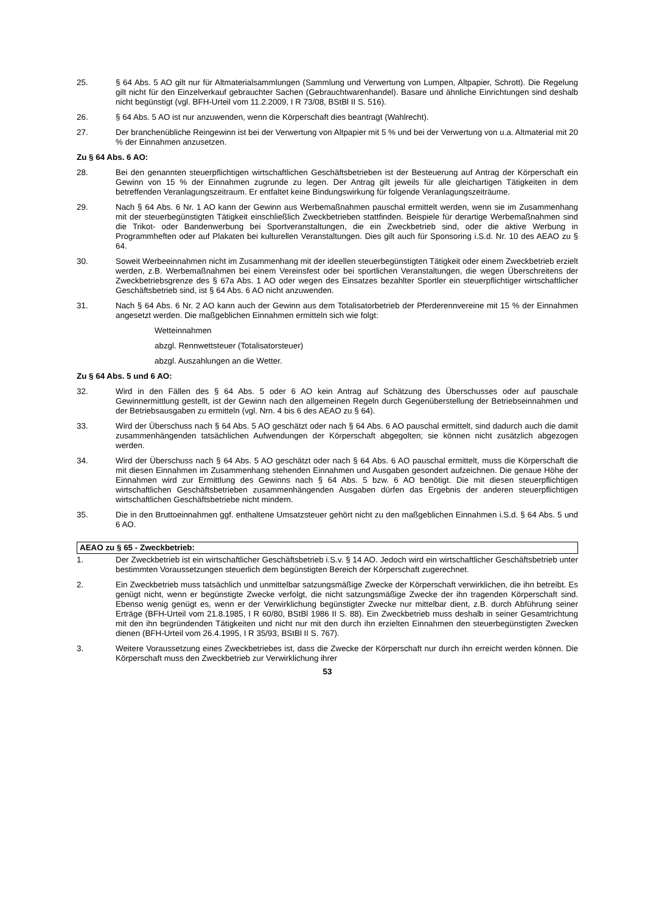25. § 64 Abs. 5 AO gilt nur für Altmaterialsammlungen (Sammlung und Verwertung von Lumpen, Altpapier, Schrott). Die Regelung gilt nicht für den Einzelverkauf gebrauchter Sachen (Gebrauchtwarenhandel). Basare und ähnliche Einrichtungen sind deshalb nicht begünstigt (vgl. BFH-Urteil vom 11.2.2009, I R 73/08, BStBl II S. 516).
26. § 64 Abs. 5 AO ist nur anzuwenden, wenn die Körperschaft dies beantragt (Wahlrecht).
27. Der branchenübliche Reingewinn ist bei der Verwertung von Altpapier mit 5 % und bei der Verwertung von u.a. Altmaterial mit 20 % der Einnahmen anzusetzen.
Zu § 64 Abs. 6 AO:
28. Bei den genannten steuerpflichtigen wirtschaftlichen Geschäftsbetrieben ist der Besteuerung auf Antrag der Körperschaft ein Gewinn von 15 % der Einnahmen zugrunde zu legen. Der Antrag gilt jeweils für alle gleichartigen Tätigkeiten in dem betreffenden Veranlagungszeitraum. Er entfaltet keine Bindungswirkung für folgende Veranlagungszeiträume.
29. Nach § 64 Abs. 6 Nr. 1 AO kann der Gewinn aus Werbemaßnahmen pauschal ermittelt werden, wenn sie im Zusammenhang mit der steuerbegünstigten Tätigkeit einschließlich Zweckbetrieben stattfinden. Beispiele für derartige Werbemaßnahmen sind die Trikot- oder Bandenwerbung bei Sportveranstaltungen, die ein Zweckbetrieb sind, oder die aktive Werbung in Programmheften oder auf Plakaten bei kulturellen Veranstaltungen. Dies gilt auch für Sponsoring i.S.d. Nr. 10 des AEAO zu § 64.
30. Soweit Werbeeinnahmen nicht im Zusammenhang mit der ideellen steuerbegünstigten Tätigkeit oder einem Zweckbetrieb erzielt werden, z.B. Werbemaßnahmen bei einem Vereinsfest oder bei sportlichen Veranstaltungen, die wegen Überschreitens der Zweckbetriebsgrenze des § 67a Abs. 1 AO oder wegen des Einsatzes bezahlter Sportler ein steuerpflichtiger wirtschaftlicher Geschäftsbetrieb sind, ist § 64 Abs. 6 AO nicht anzuwenden.
31. Nach § 64 Abs. 6 Nr. 2 AO kann auch der Gewinn aus dem Totalisatorbetrieb der Pferderennvereine mit 15 % der Einnahmen angesetzt werden. Die maßgeblichen Einnahmen ermitteln sich wie folgt:
Wetteinnahmen
abzgl. Rennwettsteuer (Totalisatorsteuer)
abzgl. Auszahlungen an die Wetter.
Zu § 64 Abs. 5 und 6 AO:
32. Wird in den Fällen des § 64 Abs. 5 oder 6 AO kein Antrag auf Schätzung des Überschusses oder auf pauschale Gewinnermittlung gestellt, ist der Gewinn nach den allgemeinen Regeln durch Gegenüberstellung der Betriebseinnahmen und der Betriebsausgaben zu ermitteln (vgl. Nrn. 4 bis 6 des AEAO zu § 64).
33. Wird der Überschuss nach § 64 Abs. 5 AO geschätzt oder nach § 64 Abs. 6 AO pauschal ermittelt, sind dadurch auch die damit zusammenhängenden tatsächlichen Aufwendungen der Körperschaft abgegolten; sie können nicht zusätzlich abgezogen werden.
34. Wird der Überschuss nach § 64 Abs. 5 AO geschätzt oder nach § 64 Abs. 6 AO pauschal ermittelt, muss die Körperschaft die mit diesen Einnahmen im Zusammenhang stehenden Einnahmen und Ausgaben gesondert aufzeichnen. Die genaue Höhe der Einnahmen wird zur Ermittlung des Gewinns nach § 64 Abs. 5 bzw. 6 AO benötigt. Die mit diesen steuerpflichtigen wirtschaftlichen Geschäftsbetrieben zusammenhängenden Ausgaben dürfen das Ergebnis der anderen steuerpflichtigen wirtschaftlichen Geschäftsbetriebe nicht mindern.
35. Die in den Bruttoeinnahmen ggf. enthaltene Umsatzsteuer gehört nicht zu den maßgeblichen Einnahmen i.S.d. § 64 Abs. 5 und 6 AO.
AEAO zu § 65 - Zweckbetrieb:
1. Der Zweckbetrieb ist ein wirtschaftlicher Geschäftsbetrieb i.S.v. § 14 AO. Jedoch wird ein wirtschaftlicher Geschäftsbetrieb unter bestimmten Voraussetzungen steuerlich dem begünstigten Bereich der Körperschaft zugerechnet.
2. Ein Zweckbetrieb muss tatsächlich und unmittelbar satzungsmäßige Zwecke der Körperschaft verwirklichen, die ihn betreibt. Es genügt nicht, wenn er begünstigte Zwecke verfolgt, die nicht satzungsmäßige Zwecke der ihn tragenden Körperschaft sind. Ebenso wenig genügt es, wenn er der Verwirklichung begünstigter Zwecke nur mittelbar dient, z.B. durch Abführung seiner Erträge (BFH-Urteil vom 21.8.1985, I R 60/80, BStBl 1986 II S. 88). Ein Zweckbetrieb muss deshalb in seiner Gesamtrichtung mit den ihn begründenden Tätigkeiten und nicht nur mit den durch ihn erzielten Einnahmen den steuerbegünstigten Zwecken dienen (BFH-Urteil vom 26.4.1995, I R 35/93, BStBl II S. 767).
3. Weitere Voraussetzung eines Zweckbetriebes ist, dass die Zwecke der Körperschaft nur durch ihn erreicht werden können. Die Körperschaft muss den Zweckbetrieb zur Verwirklichung ihrer
53